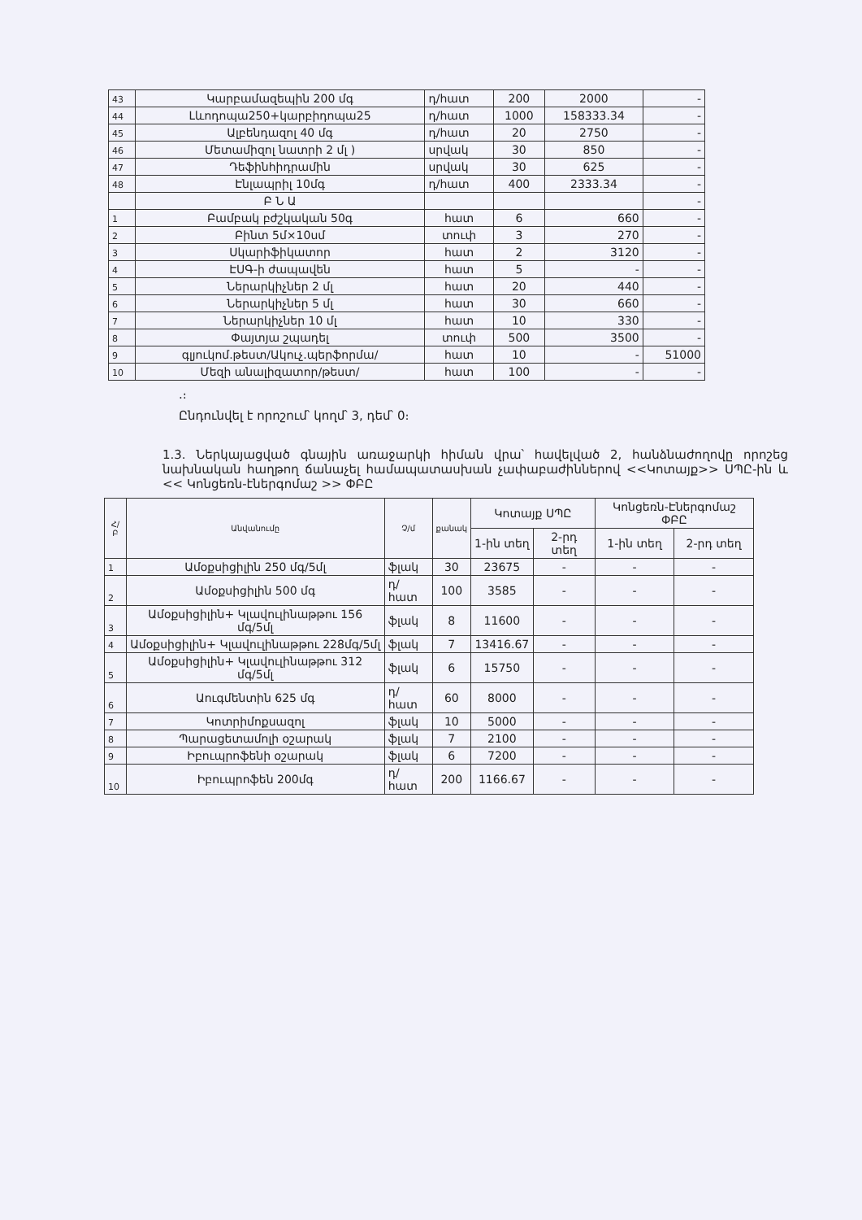| 43 | Կարբամազեպին 200 մգ | դ/հատ | 200 | 2000 | - |
| 44 | Լևոդոպա250+կարբիդոպա25 | դ/հատ | 1000 | 158333.34 | - |
| 45 | Ալբենդազոլ 40 մգ | դ/հատ | 20 | 2750 | - |
| 46 | Մետամիզոլ նատրի 2 մլ ) | սրվակ | 30 | 850 | - |
| 47 | Դեֆինհիդրամին | սրվակ | 30 | 625 | - |
| 48 | Էնլապրիլ 10մգ | դ/հատ | 400 | 2333.34 | - |
| | Բ Ն Ա | | | | - |
| 1 | Բամբակ բժշկական 50գ | հատ | 6 | 660 | - |
| 2 | Բինտ 5մ×10սմ | տուփ | 3 | 270 | - |
| 3 | Սկարիֆիկատոր | հատ | 2 | 3120 | - |
| 4 | ԷՍԳ-ի ժապավեն | հատ | 5 | - | - |
| 5 | Ներարկիչներ 2 մլ | հատ | 20 | 440 | - |
| 6 | Ներարկիչներ 5 մլ | հատ | 30 | 660 | - |
| 7 | Ներարկիչներ 10 մլ | հատ | 10 | 330 | - |
| 8 | Փայտյա շպադել | տուփ | 500 | 3500 | - |
| 9 | գլյուկոմ.թեստ/Ակուչ.պերֆորմա/ | հատ | 10 | - | 51000 |
| 10 | Մեզի անալիզատոր/թեստ/ | հատ | 100 | - | - |
.։
Ընդունվել է որոշում՝ կողմ՝ 3, դեմ՝ 0։
1.3. Ներկայացված գնային առաջարկի հիման վրա՝ հավելված 2, հանձնաժողովը որոշեց նախնական հաղթող ճանաչել համապատասխան չափաբաժիններով <<Կոտայք>> ՍՊԸ-ին և << Կոնցեռն-էներգոմաշ >> ՓԲԸ
| Հ/Բ | Անվանումը | Չ/մ | քանակ | Կոտայք ՍՊԸ | | Կոնցեռն-Էներգոմաշ ՓԲԸ | |
| --- | --- | --- | --- | --- | --- | --- | --- |
| | | | | 1-ին տեղ | 2-րդ տեղ | 1-ին տեղ | 2-րդ տեղ |
| 1 | Ամօքսիցիլին 250 մգ/5մլ | ֆլակ | 30 | 23675 | - | - | - |
| 2 | Ամօքսիցիլին 500 մգ | դ/հատ | 100 | 3585 | - | - | - |
| 3 | Ամօքսիցիլին+ Կլավուլինաթթու 156 մգ/5մլ | ֆլակ | 8 | 11600 | - | - | - |
| 4 | Ամօքսիցիլին+ Կլավուլինաթթու 228մգ/5մլ | ֆլակ | 7 | 13416.67 | - | - | - |
| 5 | Ամօքսիցիլին+ Կլավուլինաթթու 312 մգ/5մլ | ֆլակ | 6 | 15750 | - | - | - |
| 6 | Աուգմենտին 625 մգ | դ/հատ | 60 | 8000 | - | - | - |
| 7 | Կոտրիմոքսազոլ | ֆլակ | 10 | 5000 | - | - | - |
| 8 | Պարացետամոլի օշարակ | ֆլակ | 7 | 2100 | - | - | - |
| 9 | Իբուպրոֆենի օշարակ | ֆլակ | 6 | 7200 | - | - | - |
| 10 | Իբուպրոֆեն 200մգ | դ/հատ | 200 | 1166.67 | - | - | - |